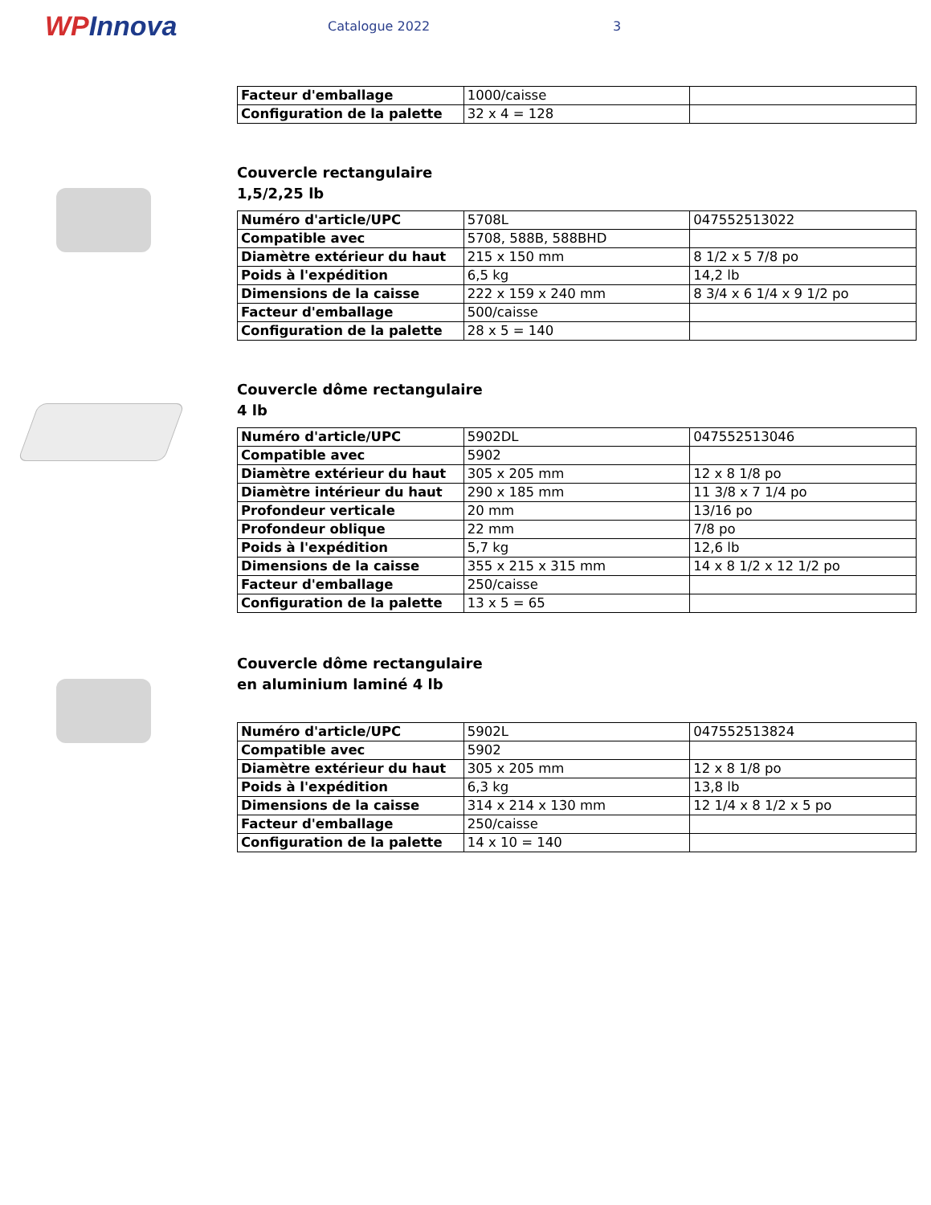WPInnova
Catalogue 2022 3
| Facteur d'emballage | 1000/caisse | |
| Configuration de la palette | 32 x 4 = 128 | |
Couvercle rectangulaire
1,5/2,25 lb
| Numéro d'article/UPC | 5708L | 047552513022 |
| Compatible avec | 5708, 588B, 588BHD | |
| Diamètre extérieur du haut | 215 x 150 mm | 8 1/2 x 5 7/8 po |
| Poids à l'expédition | 6,5 kg | 14,2 lb |
| Dimensions de la caisse | 222 x 159 x 240 mm | 8 3/4 x 6 1/4 x 9 1/2 po |
| Facteur d'emballage | 500/caisse | |
| Configuration de la palette | 28 x 5 = 140 | |
Couvercle dôme rectangulaire
4 lb
| Numéro d'article/UPC | 5902DL | 047552513046 |
| Compatible avec | 5902 | |
| Diamètre extérieur du haut | 305 x 205 mm | 12 x 8 1/8 po |
| Diamètre intérieur du haut | 290 x 185 mm | 11 3/8 x 7 1/4 po |
| Profondeur verticale | 20 mm | 13/16 po |
| Profondeur oblique | 22 mm | 7/8 po |
| Poids à l'expédition | 5,7 kg | 12,6 lb |
| Dimensions de la caisse | 355 x 215 x 315 mm | 14 x 8 1/2 x 12 1/2 po |
| Facteur d'emballage | 250/caisse | |
| Configuration de la palette | 13 x 5 = 65 | |
Couvercle dôme rectangulaire
en aluminium laminé 4 lb
| Numéro d'article/UPC | 5902L | 047552513824 |
| Compatible avec | 5902 | |
| Diamètre extérieur du haut | 305 x 205 mm | 12 x 8 1/8 po |
| Poids à l'expédition | 6,3 kg | 13,8 lb |
| Dimensions de la caisse | 314 x 214 x 130 mm | 12 1/4 x 8 1/2 x 5 po |
| Facteur d'emballage | 250/caisse | |
| Configuration de la palette | 14 x 10 = 140 | |